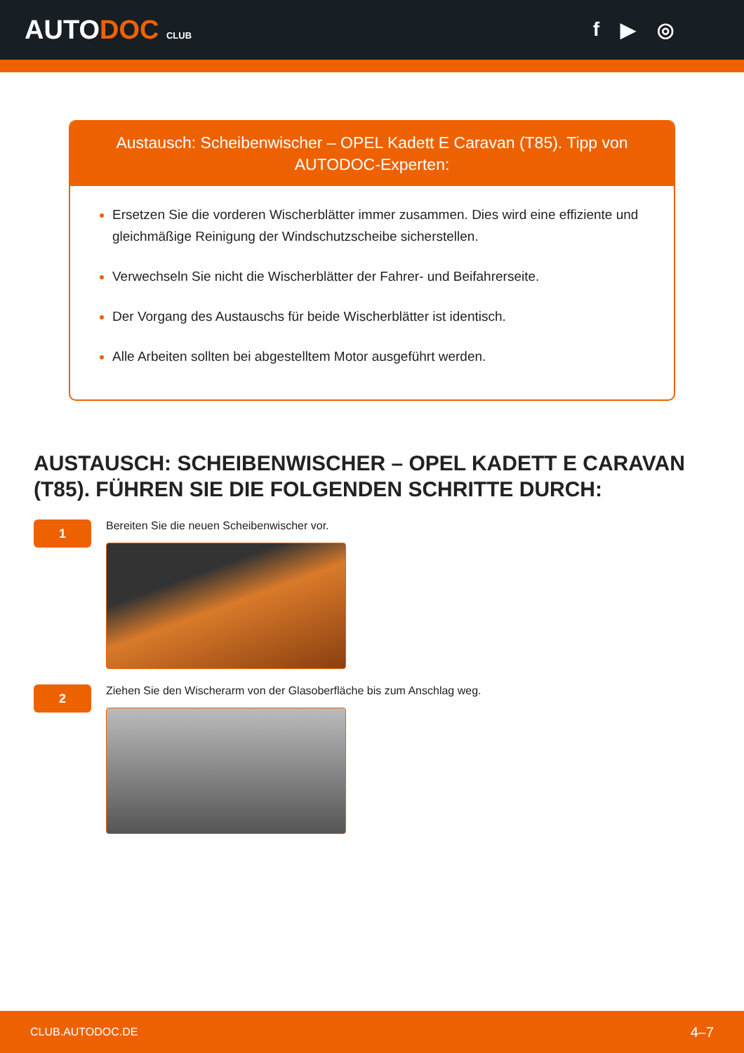AUTODOC CLUB
f ▶ ◎
Austausch: Scheibenwischer – OPEL Kadett E Caravan (T85). Tipp von AUTODOC-Experten:
Ersetzen Sie die vorderen Wischerblätter immer zusammen. Dies wird eine effiziente und gleichmäßige Reinigung der Windschutzscheibe sicherstellen.
Verwechseln Sie nicht die Wischerblätter der Fahrer- und Beifahrerseite.
Der Vorgang des Austauschs für beide Wischerblätter ist identisch.
Alle Arbeiten sollten bei abgestelltem Motor ausgeführt werden.
AUSTAUSCH: SCHEIBENWISCHER – OPEL KADETT E CARAVAN (T85). FÜHREN SIE DIE FOLGENDEN SCHRITTE DURCH:
1
Bereiten Sie die neuen Scheibenwischer vor.
2
Ziehen Sie den Wischerarm von der Glasoberfläche bis zum Anschlag weg.
CLUB.AUTODOC.DE 4–7